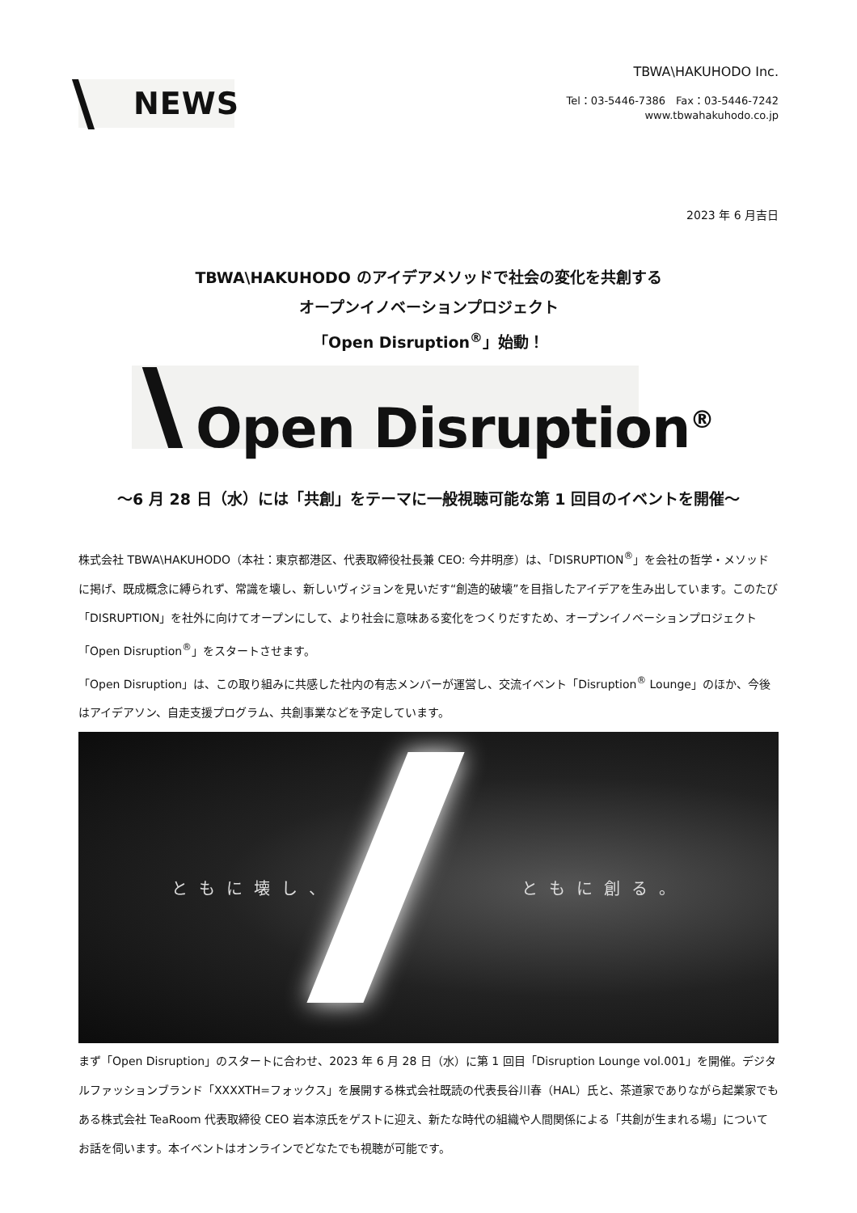NEWS
TBWA\HAKUHODO Inc.
Tel：03-5446-7386　Fax：03-5446-7242
www.tbwahakuhodo.co.jp
2023 年 6 月吉日
TBWA\HAKUHODO のアイデアメソッドで社会の変化を共創する
オープンイノベーションプロジェクト
「Open Disruption<sup>®</sup>」始動！
Open Disruption<sup>®</sup>
〜6 月 28 日（水）には「共創」をテーマに一般視聴可能な第 1 回目のイベントを開催〜
株式会社 TBWA\HAKUHODO（本社：東京都港区、代表取締役社長兼 CEO: 今井明彦）は、「DISRUPTION<sup>®</sup>」を会社の哲学・メソッドに掲げ、既成概念に縛られず、常識を壊し、新しいヴィジョンを見いだす“創造的破壊”を目指したアイデアを生み出しています。このたび「DISRUPTION」を社外に向けてオープンにして、より社会に意味ある変化をつくりだすため、オープンイノベーションプロジェクト「Open Disruption<sup>®</sup>」をスタートさせます。
「Open Disruption」は、この取り組みに共感した社内の有志メンバーが運営し、交流イベント「Disruption<sup>®</sup> Lounge」のほか、今後はアイデアソン、自走支援プログラム、共創事業などを予定しています。
ともに壊し、 ともに創る。
まず「Open Disruption」のスタートに合わせ、2023 年 6 月 28 日（水）に第 1 回目「Disruption Lounge vol.001」を開催。デジタルファッションブランド「XXXXTH=フォックス」を展開する株式会社既読の代表長谷川春（HAL）氏と、茶道家でありながら起業家でもある株式会社 TeaRoom 代表取締役 CEO 岩本涼氏をゲストに迎え、新たな時代の組織や人間関係による「共創が生まれる場」についてお話を伺います。本イベントはオンラインでどなたでも視聴が可能です。